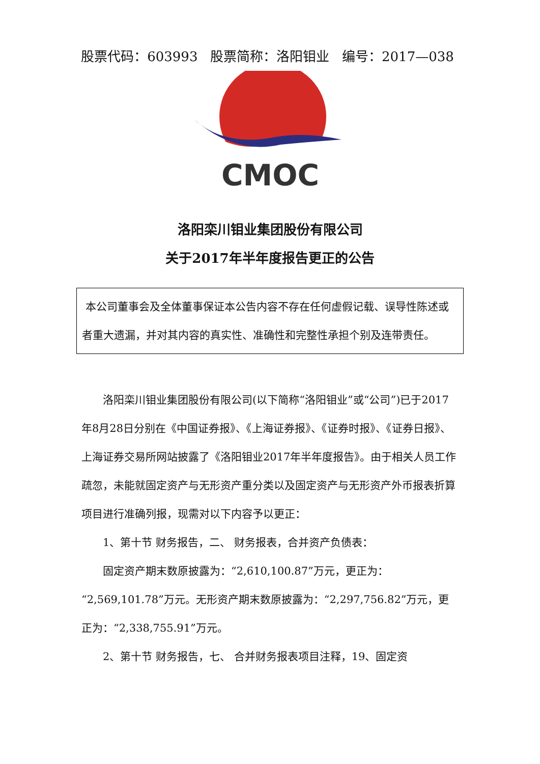股票代码：603993 股票简称：洛阳钼业 编号：2017—038
CMOC
洛阳栾川钼业集团股份有限公司
关于2017年半年度报告更正的公告
本公司董事会及全体董事保证本公告内容不存在任何虚假记载、误导性陈述或者重大遗漏，并对其内容的真实性、准确性和完整性承担个别及连带责任。
洛阳栾川钼业集团股份有限公司(以下简称“洛阳钼业”或“公司”)已于2017年8月28日分别在《中国证券报》、《上海证券报》、《证券时报》、《证券日报》、上海证券交易所网站披露了《洛阳钼业2017年半年度报告》。由于相关人员工作疏忽，未能就固定资产与无形资产重分类以及固定资产与无形资产外币报表折算项目进行准确列报，现需对以下内容予以更正：
1、第十节 财务报告，二、 财务报表，合并资产负债表：
固定资产期末数原披露为：“2,610,100.87”万元，更正为：“2,569,101.78”万元。无形资产期末数原披露为：“2,297,756.82”万元，更正为：“2,338,755.91”万元。
2、第十节 财务报告，七、 合并财务报表项目注释，19、固定资